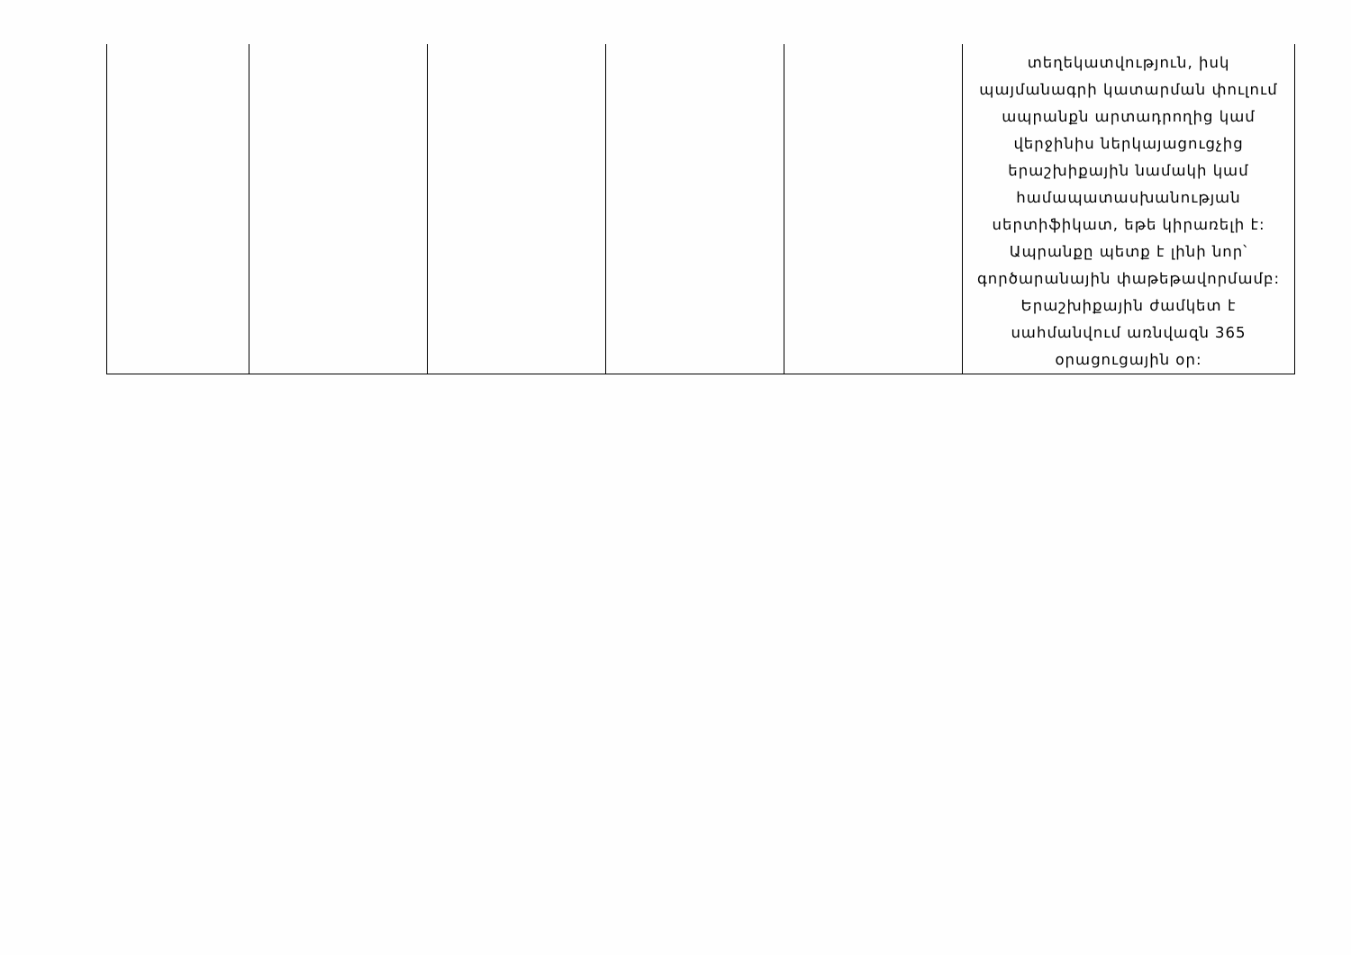| | | | | | տեղեկատվություն, իսկ պայմանագրի կատարման փուլում ապրանքն արտադրողից կամ վերջինիս ներկայացուցչից երաշխիքային նամակի կամ համապատասխանության սերտիֆիկատ, եթե կիրառելի է: Ապրանքը պետք է լինի նոր՝ գործարանային փաթեթավորմամբ: Երաշխիքային ժամկետ է սահմանվում առնվազն 365 օրացուցային օր: |